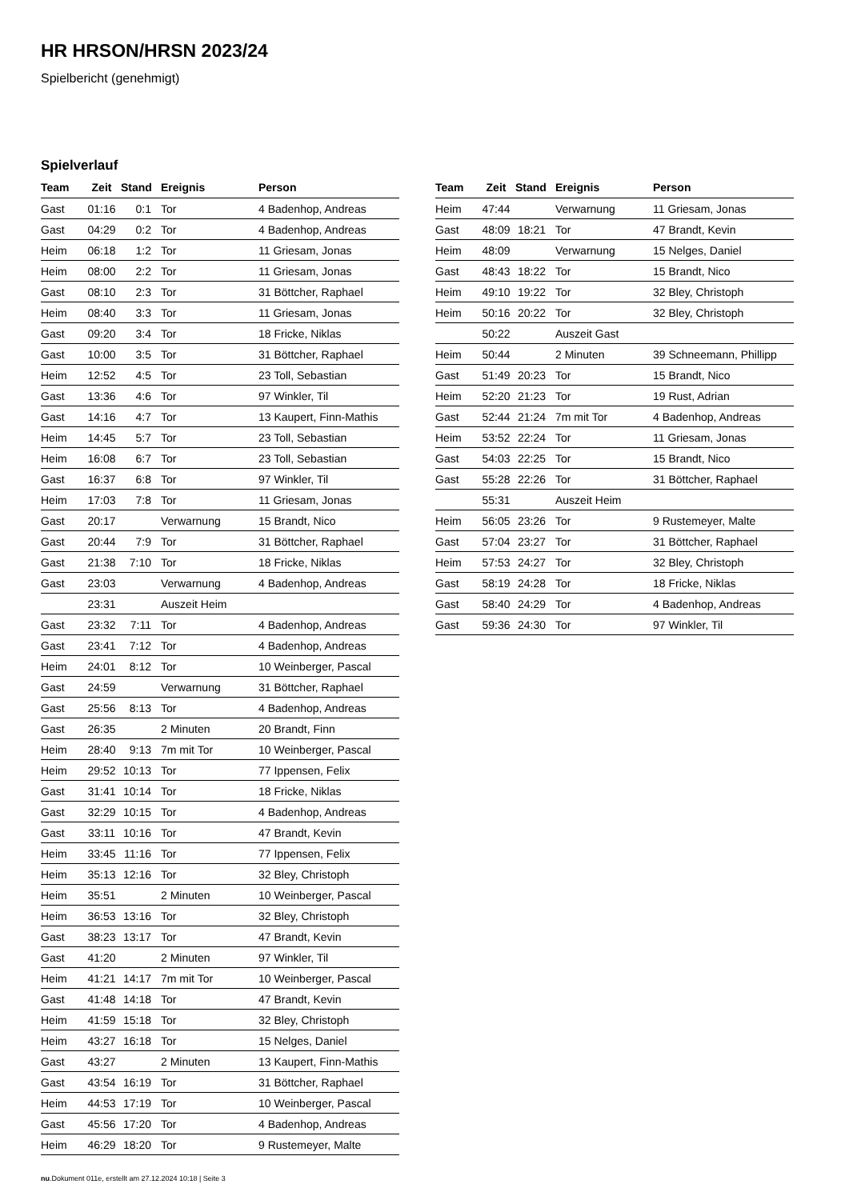HR HRSON/HRSN 2023/24
Spielbericht (genehmigt)
Spielverlauf
| Team | Zeit | Stand | Ereignis | Person |
| --- | --- | --- | --- | --- |
| Gast | 01:16 | 0:1 | Tor | 4 Badenhop, Andreas |
| Gast | 04:29 | 0:2 | Tor | 4 Badenhop, Andreas |
| Heim | 06:18 | 1:2 | Tor | 11 Griesam, Jonas |
| Heim | 08:00 | 2:2 | Tor | 11 Griesam, Jonas |
| Gast | 08:10 | 2:3 | Tor | 31 Böttcher, Raphael |
| Heim | 08:40 | 3:3 | Tor | 11 Griesam, Jonas |
| Gast | 09:20 | 3:4 | Tor | 18 Fricke, Niklas |
| Gast | 10:00 | 3:5 | Tor | 31 Böttcher, Raphael |
| Heim | 12:52 | 4:5 | Tor | 23 Toll, Sebastian |
| Gast | 13:36 | 4:6 | Tor | 97 Winkler, Til |
| Gast | 14:16 | 4:7 | Tor | 13 Kaupert, Finn-Mathis |
| Heim | 14:45 | 5:7 | Tor | 23 Toll, Sebastian |
| Heim | 16:08 | 6:7 | Tor | 23 Toll, Sebastian |
| Gast | 16:37 | 6:8 | Tor | 97 Winkler, Til |
| Heim | 17:03 | 7:8 | Tor | 11 Griesam, Jonas |
| Gast | 20:17 | | Verwarnung | 15 Brandt, Nico |
| Gast | 20:44 | 7:9 | Tor | 31 Böttcher, Raphael |
| Gast | 21:38 | 7:10 | Tor | 18 Fricke, Niklas |
| Gast | 23:03 | | Verwarnung | 4 Badenhop, Andreas |
| | 23:31 | | Auszeit Heim | |
| Gast | 23:32 | 7:11 | Tor | 4 Badenhop, Andreas |
| Gast | 23:41 | 7:12 | Tor | 4 Badenhop, Andreas |
| Heim | 24:01 | 8:12 | Tor | 10 Weinberger, Pascal |
| Gast | 24:59 | | Verwarnung | 31 Böttcher, Raphael |
| Gast | 25:56 | 8:13 | Tor | 4 Badenhop, Andreas |
| Gast | 26:35 | | 2 Minuten | 20 Brandt, Finn |
| Heim | 28:40 | 9:13 | 7m mit Tor | 10 Weinberger, Pascal |
| Heim | 29:52 | 10:13 | Tor | 77 Ippensen, Felix |
| Gast | 31:41 | 10:14 | Tor | 18 Fricke, Niklas |
| Gast | 32:29 | 10:15 | Tor | 4 Badenhop, Andreas |
| Gast | 33:11 | 10:16 | Tor | 47 Brandt, Kevin |
| Heim | 33:45 | 11:16 | Tor | 77 Ippensen, Felix |
| Heim | 35:13 | 12:16 | Tor | 32 Bley, Christoph |
| Heim | 35:51 | | 2 Minuten | 10 Weinberger, Pascal |
| Heim | 36:53 | 13:16 | Tor | 32 Bley, Christoph |
| Gast | 38:23 | 13:17 | Tor | 47 Brandt, Kevin |
| Gast | 41:20 | | 2 Minuten | 97 Winkler, Til |
| Heim | 41:21 | 14:17 | 7m mit Tor | 10 Weinberger, Pascal |
| Gast | 41:48 | 14:18 | Tor | 47 Brandt, Kevin |
| Heim | 41:59 | 15:18 | Tor | 32 Bley, Christoph |
| Heim | 43:27 | 16:18 | Tor | 15 Nelges, Daniel |
| Gast | 43:27 | | 2 Minuten | 13 Kaupert, Finn-Mathis |
| Gast | 43:54 | 16:19 | Tor | 31 Böttcher, Raphael |
| Heim | 44:53 | 17:19 | Tor | 10 Weinberger, Pascal |
| Gast | 45:56 | 17:20 | Tor | 4 Badenhop, Andreas |
| Heim | 46:29 | 18:20 | Tor | 9 Rustemeyer, Malte |
| Team | Zeit | Stand | Ereignis | Person |
| --- | --- | --- | --- | --- |
| Heim | 47:44 | | Verwarnung | 11 Griesam, Jonas |
| Gast | 48:09 | 18:21 | Tor | 47 Brandt, Kevin |
| Heim | 48:09 | | Verwarnung | 15 Nelges, Daniel |
| Gast | 48:43 | 18:22 | Tor | 15 Brandt, Nico |
| Heim | 49:10 | 19:22 | Tor | 32 Bley, Christoph |
| Heim | 50:16 | 20:22 | Tor | 32 Bley, Christoph |
| | 50:22 | | Auszeit Gast | |
| Heim | 50:44 | | 2 Minuten | 39 Schneemann, Phillipp |
| Gast | 51:49 | 20:23 | Tor | 15 Brandt, Nico |
| Heim | 52:20 | 21:23 | Tor | 19 Rust, Adrian |
| Gast | 52:44 | 21:24 | 7m mit Tor | 4 Badenhop, Andreas |
| Heim | 53:52 | 22:24 | Tor | 11 Griesam, Jonas |
| Gast | 54:03 | 22:25 | Tor | 15 Brandt, Nico |
| Gast | 55:28 | 22:26 | Tor | 31 Böttcher, Raphael |
| | 55:31 | | Auszeit Heim | |
| Heim | 56:05 | 23:26 | Tor | 9 Rustemeyer, Malte |
| Gast | 57:04 | 23:27 | Tor | 31 Böttcher, Raphael |
| Heim | 57:53 | 24:27 | Tor | 32 Bley, Christoph |
| Gast | 58:19 | 24:28 | Tor | 18 Fricke, Niklas |
| Gast | 58:40 | 24:29 | Tor | 4 Badenhop, Andreas |
| Gast | 59:36 | 24:30 | Tor | 97 Winkler, Til |
nu.Dokument 011e, erstellt am 27.12.2024 10:18 | Seite 3